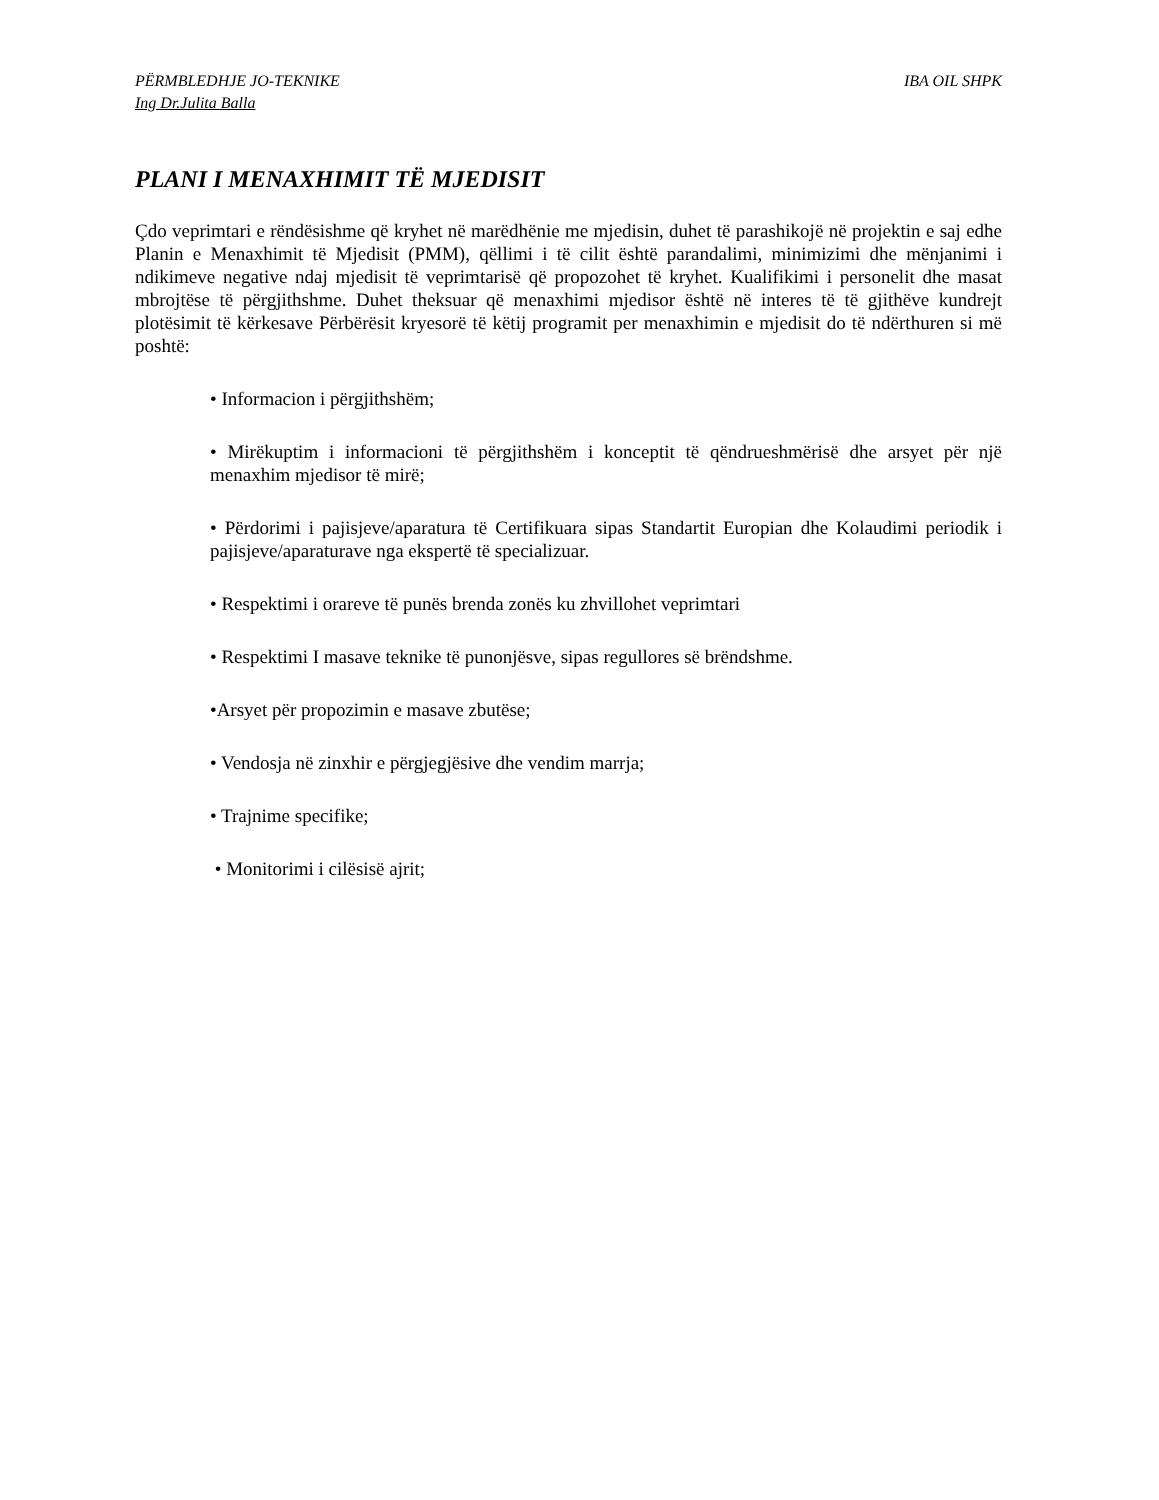PËRMBLEDHJE JO-TEKNIKE IBA OIL SHPK
Ing Dr.Julita Balla
PLANI I MENAXHIMIT TË MJEDISIT
Çdo veprimtari e rëndësishme që kryhet në marëdhënie me mjedisin, duhet të parashikojë në projektin e saj edhe Planin e Menaxhimit të Mjedisit (PMM), qëllimi i të cilit është parandalimi, minimizimi dhe mënjanimi i ndikimeve negative ndaj mjedisit të veprimtarisë që propozohet të kryhet. Kualifikimi i personelit dhe masat mbrojtëse të përgjithshme. Duhet theksuar që menaxhimi mjedisor është në interes të të gjithëve kundrejt plotësimit të kërkesave Përbërësit kryesorë të këtij programit per menaxhimin e mjedisit do të ndërthuren si më poshtë:
• Informacion i përgjithshëm;
• Mirëkuptim i informacioni të përgjithshëm i konceptit të qëndrueshmërisë dhe arsyet për një menaxhim mjedisor të mirë;
• Përdorimi i pajisjeve/aparatura të Certifikuara sipas Standartit Europian dhe Kolaudimi periodik i pajisjeve/aparaturave nga ekspertë të specializuar.
• Respektimi i orareve të punës brenda zonës ku zhvillohet veprimtari
• Respektimi I masave teknike të punonjësve, sipas regullores së brëndshme.
•Arsyet për propozimin e masave zbutëse;
• Vendosja në zinxhir e përgjegjësive dhe vendim marrja;
• Trajnime specifike;
• Monitorimi i cilësisë ajrit;